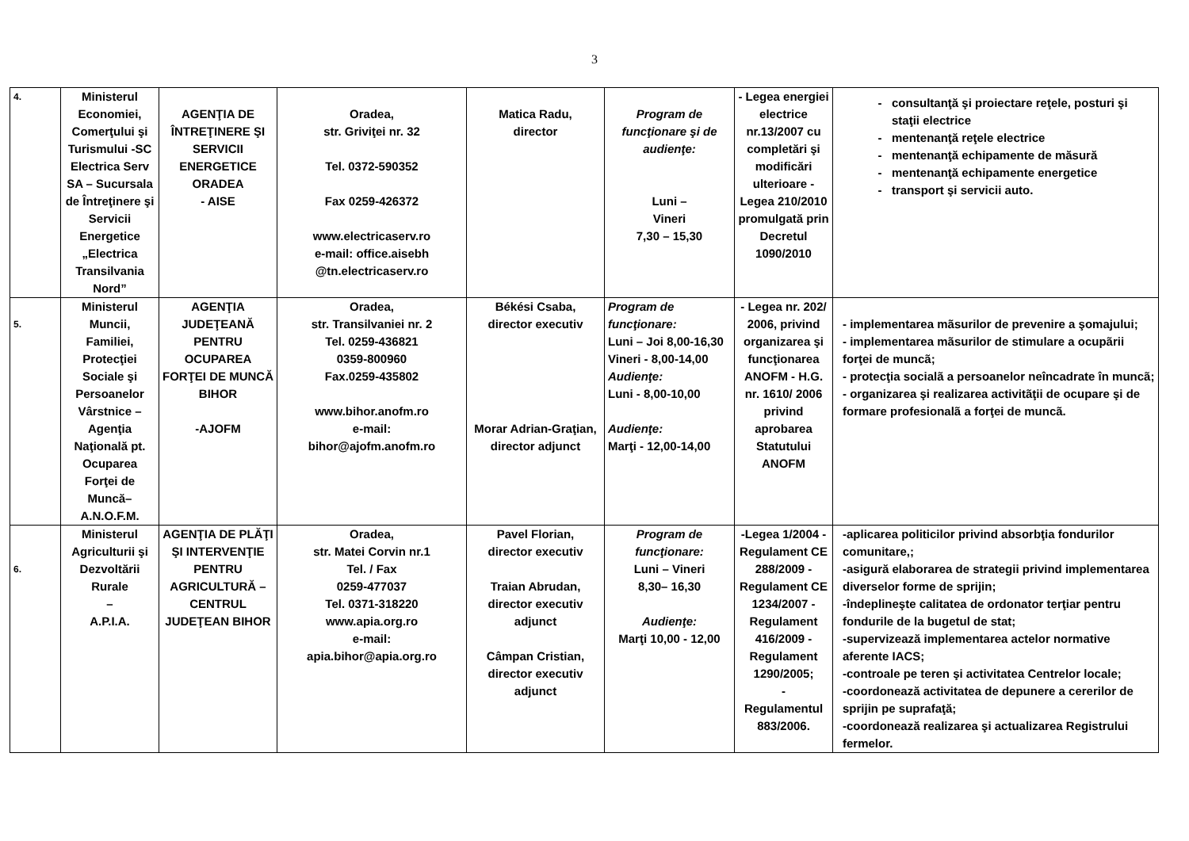3
| 4. | Ministerul Economiei, Comerţului şi Turismului -SC Electrica Serv SA – Sucursala de Întreţinere şi Servicii Energetice „Electrica Transilvania Nord” | AGENŢIA DE ÎNTREŢINERE ŞI SERVICII ENERGETICE ORADEA - AISE | Oradea, str. Griviţei nr. 32 Tel. 0372-590352 Fax 0259-426372 www.electricaserv.ro e-mail: office.aisebh @tn.electricaserv.ro | Matica Radu, director | Program de funcţionare şi de audienţe: Luni – Vineri 7,30 – 15,30 | - Legea energiei electrice nr.13/2007 cu completări şi modificări ulterioare -Legea 210/2010 promulgată prin Decretul 1090/2010 | consultanţă şi proiectare reţele, posturi şi staţii electrice mentenanţă reţele electrice mentenanţă echipamente de măsură mentenanţă echipamente energetice transport şi servicii auto. |
| 5. | Ministerul Muncii, Familiei, Protecţiei Sociale şi Persoanelor Vârstnice – Agenţia Naţională pt. Ocuparea Forţei de Muncă– A.N.O.F.M. | AGENŢIA JUDEŢEANĂ PENTRU OCUPAREA FORŢEI DE MUNCĂ BIHOR -AJOFM | Oradea, str. Transilvaniei nr. 2 Tel. 0259-436821 0359-800960 Fax.0259-435802 www.bihor.anofm.ro e-mail: bihor@ajofm.anofm.ro | Békési Csaba, director executiv Morar Adrian-Graţian, director adjunct | Program de funcţionare: Luni – Joi 8,00-16,30 Vineri - 8,00-14,00 Audienţe: Luni - 8,00-10,00 Audienţe: Marţi - 12,00-14,00 | - Legea nr. 202/ 2006, privind organizarea şi funcţionarea ANOFM - H.G. nr. 1610/ 2006 privind aprobarea Statutului ANOFM | - implementarea mãsurilor de prevenire a şomajului; - implementarea mãsurilor de stimulare a ocupãrii forţei de muncã; - protecţia socialã a persoanelor neîncadrate în muncã; - organizarea şi realizarea activitãţii de ocupare şi de formare profesionalã a forţei de muncã. |
| 6. | Ministerul Agriculturii şi Dezvoltării Rurale – A.P.I.A. | AGENŢIA DE PLĂŢI ŞI INTERVENŢIE PENTRU AGRICULTURĂ – CENTRUL JUDEŢEAN BIHOR | Oradea, str. Matei Corvin nr.1 Tel. / Fax 0259-477037 Tel. 0371-318220 www.apia.org.ro e-mail: apia.bihor@apia.org.ro | Pavel Florian, director executiv Traian Abrudan, director executiv adjunct Câmpan Cristian, director executiv adjunct | Program de funcţionare: Luni – Vineri 8,30– 16,30 Audienţe: Marţi 10,00 - 12,00 | -Legea 1/2004 -Regulament CE 288/2009 -Regulament CE 1234/2007 -Regulament 416/2009 -Regulament 1290/2005; - Regulamentul 883/2006. | -aplicarea politicilor privind absorbţia fondurilor comunitare,; -asigură elaborarea de strategii privind implementarea diverselor forme de sprijin; -îndeplineşte calitatea de ordonator terţiar pentru fondurile de la bugetul de stat; -supervizează implementarea actelor normative aferente IACS; -controale pe teren şi activitatea Centrelor locale; -coordonează activitatea de depunere a cererilor de sprijin pe suprafaţă; -coordonează realizarea şi actualizarea Registrului fermelor. |